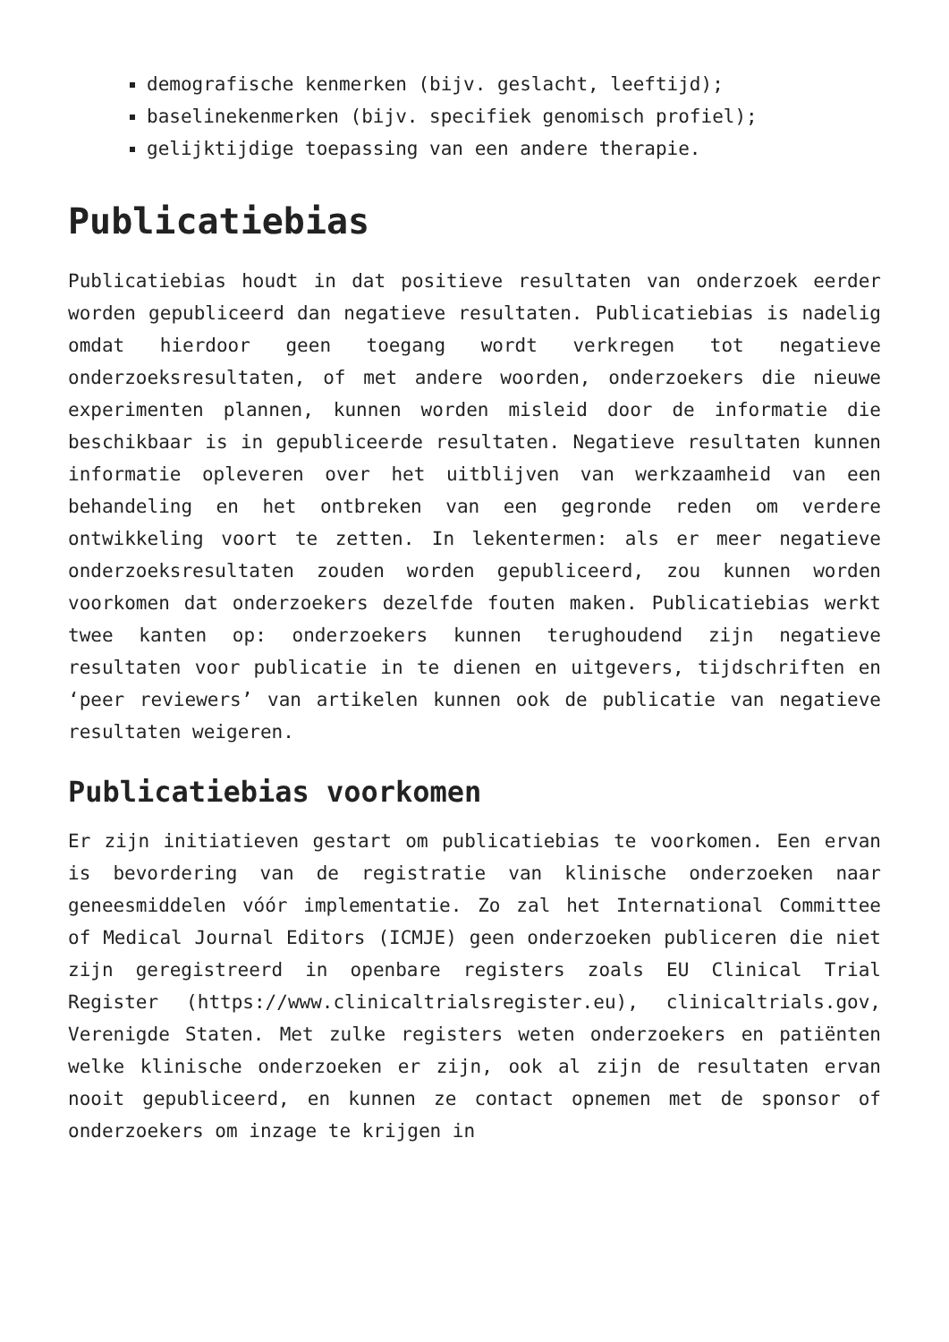demografische kenmerken (bijv. geslacht, leeftijd);
baselinekenmerken (bijv. specifiek genomisch profiel);
gelijktijdige toepassing van een andere therapie.
Publicatiebias
Publicatiebias houdt in dat positieve resultaten van onderzoek eerder worden gepubliceerd dan negatieve resultaten. Publicatiebias is nadelig omdat hierdoor geen toegang wordt verkregen tot negatieve onderzoeksresultaten, of met andere woorden, onderzoekers die nieuwe experimenten plannen, kunnen worden misleid door de informatie die beschikbaar is in gepubliceerde resultaten. Negatieve resultaten kunnen informatie opleveren over het uitblijven van werkzaamheid van een behandeling en het ontbreken van een gegronde reden om verdere ontwikkeling voort te zetten. In lekentermen: als er meer negatieve onderzoeksresultaten zouden worden gepubliceerd, zou kunnen worden voorkomen dat onderzoekers dezelfde fouten maken. Publicatiebias werkt twee kanten op: onderzoekers kunnen terughoudend zijn negatieve resultaten voor publicatie in te dienen en uitgevers, tijdschriften en ‘peer reviewers’ van artikelen kunnen ook de publicatie van negatieve resultaten weigeren.
Publicatiebias voorkomen
Er zijn initiatieven gestart om publicatiebias te voorkomen. Een ervan is bevordering van de registratie van klinische onderzoeken naar geneesmiddelen vóór implementatie. Zo zal het International Committee of Medical Journal Editors (ICMJE) geen onderzoeken publiceren die niet zijn geregistreerd in openbare registers zoals EU Clinical Trial Register (https://www.clinicaltrialsregister.eu), clinicaltrials.gov, Verenigde Staten. Met zulke registers weten onderzoekers en patiënten welke klinische onderzoeken er zijn, ook al zijn de resultaten ervan nooit gepubliceerd, en kunnen ze contact opnemen met de sponsor of onderzoekers om inzage te krijgen in